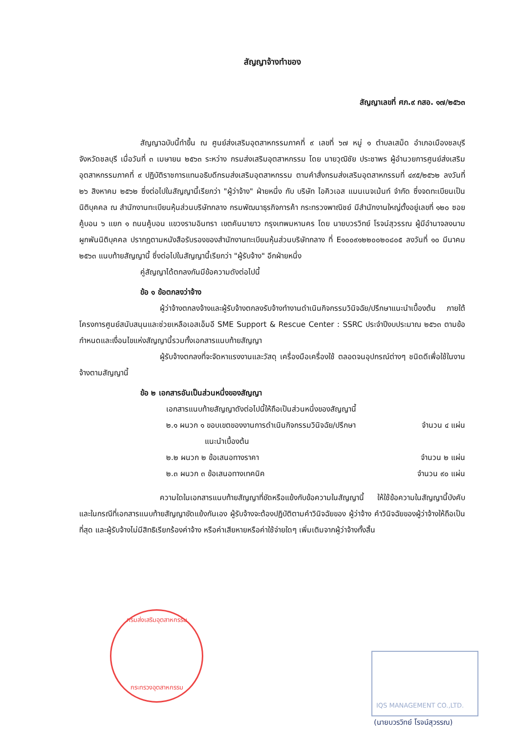สัญญาจ้างทำของ
สัญญาเลขที่ ศภ.๙ กสอ. ๑๗/๒๕๖๓
สัญญาฉบับนี้ทำขึ้น ณ ศูนย์ส่งเสริมอุตสาหกรรมภาคที่ ๙ เลขที่ ๖๗ หมู่ ๑ ตำบลเสม็ด อำเภอเมืองชลบุรี จังหวัดชลบุรี เมื่อวันที่ ๓ เมษายน ๒๕๖๓ ระหว่าง กรมส่งเสริมอุตสาหกรรม โดย นายวุฒิชัย ประชาพร ผู้อำนวยการศูนย์ส่งเสริมอุตสาหกรรมภาคที่ ๙ ปฏิบัติราชการแทนอธิบดีกรมส่งเสริมอุตสาหกรรม ตามคำสั่งกรมส่งเสริมอุตสาหกรรมที่ ๔๙๕/๒๕๖๒ ลงวันที่ ๒๖ สิงหาคม ๒๕๖๒ ซึ่งต่อไปในสัญญานี้เรียกว่า "ผู้ว่าจ้าง" ฝ่ายหนึ่ง กับ บริษัท ไอคิวเอส แมนเนจเม้นท์ จำกัด ซึ่งจดทะเบียนเป็นนิติบุคคล ณ สำนักงานทะเบียนหุ้นส่วนบริษัทกลาง กรมพัฒนาธุรกิจการค้า กระทรวงพาณิชย์ มีสำนักงานใหญ่ตั้งอยู่เลขที่ ๑๒๐ ซอยคู้บอน ๖ แยก ๑ ถนนคู้บอน แขวงรามอินทรา เขตคันนายาว กรุงเทพมหานคร โดย นายบวรวิทย์ โรจน์สุวรรณ ผู้มีอำนาจลงนามผูกพันนิติบุคคล ปรากฏตามหนังสือรับรองของสำนักงานทะเบียนหุ้นส่วนบริษัทกลาง ที่ E๑๐๐๙๑๒๒๐๐๒๐๘๐๕ ลงวันที่ ๑๐ มีนาคม ๒๕๖๓ แนบท้ายสัญญานี้ ซึ่งต่อไปในสัญญานี้เรียกว่า "ผู้รับจ้าง" อีกฝ่ายหนึ่ง
คู่สัญญาได้ตกลงกันมีข้อความดังต่อไปนี้
ข้อ ๑ ข้อตกลงว่าจ้าง
ผู้ว่าจ้างตกลงจ้างและผู้รับจ้างตกลงรับจ้างทำงานดำเนินกิจกรรมวินิจฉัย/ปรึกษาแนะนำเบื้องต้น ภายใต้โครงการศูนย์สนับสนุนและช่วยเหลือเอสเอ็มอี SME Support & Rescue Center : SSRC ประจำปีงบประมาณ ๒๕๖๓ ตามข้อกำหนดและเงื่อนไขแห่งสัญญานี้รวมทั้งเอกสารแนบท้ายสัญญา
ผู้รับจ้างตกลงที่จะจัดหาแรงงานและวัสดุ เครื่องมือเครื่องใช้ ตลอดจนอุปกรณ์ต่างๆ ชนิดดีเพื่อใช้ในงานจ้างตามสัญญานี้
ข้อ ๒ เอกสารอันเป็นส่วนหนึ่งของสัญญา
เอกสารแนบท้ายสัญญาดังต่อไปนี้ให้ถือเป็นส่วนหนึ่งของสัญญานี้
๒.๑ ผนวก ๑ ขอบเขตของงานการดำเนินกิจกรรมวินิจฉัย/ปรึกษา
แนะนำเบื้องต้น จำนวน ๔ แผ่น
๒.๒ ผนวก ๒ ข้อเสนอทางราคา จำนวน ๒ แผ่น
๒.๓ ผนวก ๓ ข้อเสนอทางเทคนิค จำนวน ๙๐ แผ่น
ความใดในเอกสารแนบท้ายสัญญาที่ขัดหรือแย้งกับข้อความในสัญญานี้ ให้ใช้ข้อความในสัญญานี้บังคับ และในกรณีที่เอกสารแนบท้ายสัญญาขัดแย้งกันเอง ผู้รับจ้างจะต้องปฏิบัติตามคำวินิจฉัยของ ผู้ว่าจ้าง คำวินิจฉัยของผู้ว่าจ้างให้ถือเป็นที่สุด และผู้รับจ้างไม่มีสิทธิเรียกร้องค่าจ้าง หรือค่าเสียหายหรือค่าใช้จ่ายใดๆ เพิ่มเติมจากผู้ว่าจ้างทั้งสิ้น
กรมส่งเสริมอุตสาหกรรม
กระทรวงอุตสาหกรรม
IQS MANAGEMENT CO.,LTD.
(นายบวรวิทย์ โรจน์สุวรรณ)